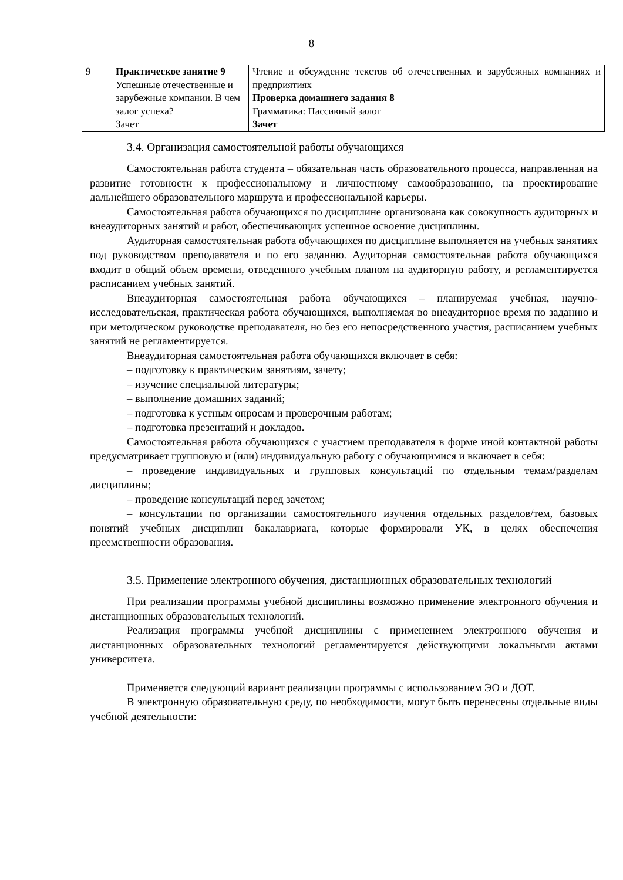8
| 9 | Практическое занятие 9 Успешные отечественные и зарубежные компании. В чем залог успеха? Зачет | Чтение и обсуждение текстов об отечественных и зарубежных компаниях и предприятиях Проверка домашнего задания 8 Грамматика: Пассивный залог Зачет |
3.4. Организация самостоятельной работы обучающихся
Самостоятельная работа студента – обязательная часть образовательного процесса, направленная на развитие готовности к профессиональному и личностному самообразованию, на проектирование дальнейшего образовательного маршрута и профессиональной карьеры.
Самостоятельная работа обучающихся по дисциплине организована как совокупность аудиторных и внеаудиторных занятий и работ, обеспечивающих успешное освоение дисциплины.
Аудиторная самостоятельная работа обучающихся по дисциплине выполняется на учебных занятиях под руководством преподавателя и по его заданию. Аудиторная самостоятельная работа обучающихся входит в общий объем времени, отведенного учебным планом на аудиторную работу, и регламентируется расписанием учебных занятий.
Внеаудиторная самостоятельная работа обучающихся – планируемая учебная, научно-исследовательская, практическая работа обучающихся, выполняемая во внеаудиторное время по заданию и при методическом руководстве преподавателя, но без его непосредственного участия, расписанием учебных занятий не регламентируется.
Внеаудиторная самостоятельная работа обучающихся включает в себя:
– подготовку к практическим занятиям, зачету;
– изучение специальной литературы;
– выполнение домашних заданий;
– подготовка к устным опросам и проверочным работам;
– подготовка презентаций и докладов.
Самостоятельная работа обучающихся с участием преподавателя в форме иной контактной работы предусматривает групповую и (или) индивидуальную работу с обучающимися и включает в себя:
– проведение индивидуальных и групповых консультаций по отдельным темам/разделам дисциплины;
– проведение консультаций перед зачетом;
– консультации по организации самостоятельного изучения отдельных разделов/тем, базовых понятий учебных дисциплин бакалавриата, которые формировали УК, в целях обеспечения преемственности образования.
3.5. Применение электронного обучения, дистанционных образовательных технологий
При реализации программы учебной дисциплины возможно применение электронного обучения и дистанционных образовательных технологий.
Реализация программы учебной дисциплины с применением электронного обучения и дистанционных образовательных технологий регламентируется действующими локальными актами университета.
Применяется следующий вариант реализации программы с использованием ЭО и ДОТ.
В электронную образовательную среду, по необходимости, могут быть перенесены отдельные виды учебной деятельности: